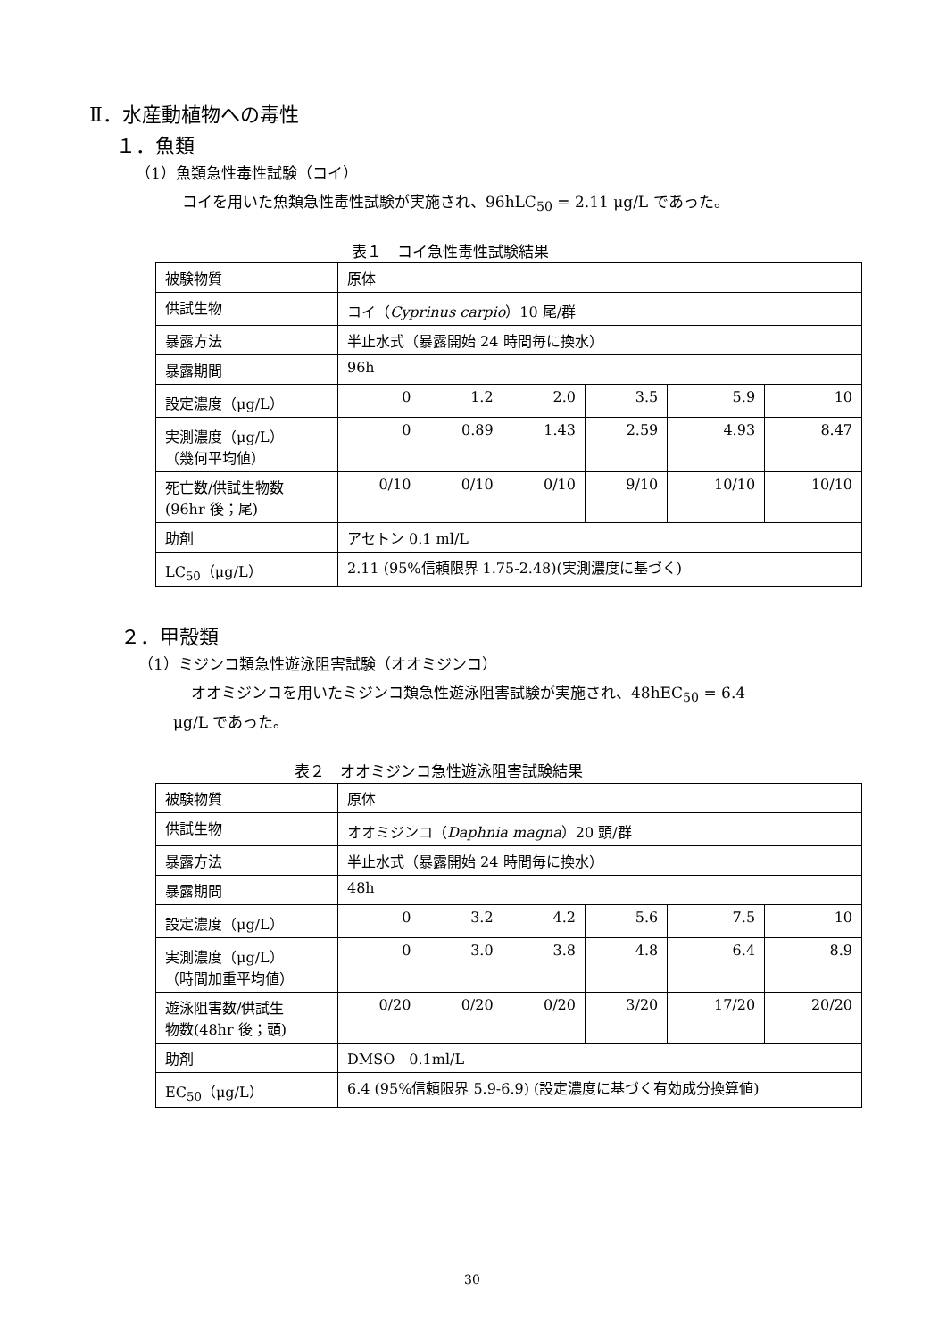Ⅱ．水産動植物への毒性
１．魚類
（1）魚類急性毒性試験（コイ）
コイを用いた魚類急性毒性試験が実施され、96hLC<sub>50</sub> = 2.11 μg/L であった。
表１　コイ急性毒性試験結果
| 被験物質 | 原体 | | | | | |
| 供試生物 | コイ（ Cyprinus carpio ）10 尾/群 | | | | | |
| 暴露方法 | 半止水式（暴露開始 24 時間毎に換水） | | | | | |
| 暴露期間 | 96h | | | | | |
| 設定濃度（μg/L） | 0 | 1.2 | 2.0 | 3.5 | 5.9 | 10 |
| 実測濃度（μg/L） （幾何平均値） | 0 | 0.89 | 1.43 | 2.59 | 4.93 | 8.47 |
| 死亡数/供試生物数 (96hr 後；尾) | 0/10 | 0/10 | 0/10 | 9/10 | 10/10 | 10/10 |
| 助剤 | アセトン 0.1 ml/L | | | | | |
| LC<sub>50</sub>（μg/L） | 2.11 (95%信頼限界 1.75-2.48)(実測濃度に基づく) | | | | | |
２．甲殻類
（1）ミジンコ類急性遊泳阻害試験（オオミジンコ）
オオミジンコを用いたミジンコ類急性遊泳阻害試験が実施され、48hEC<sub>50</sub> = 6.4
μg/L であった。
表２　オオミジンコ急性遊泳阻害試験結果
| 被験物質 | 原体 | | | | | |
| 供試生物 | オオミジンコ（ Daphnia magna ）20 頭/群 | | | | | |
| 暴露方法 | 半止水式（暴露開始 24 時間毎に換水） | | | | | |
| 暴露期間 | 48h | | | | | |
| 設定濃度（μg/L） | 0 | 3.2 | 4.2 | 5.6 | 7.5 | 10 |
| 実測濃度（μg/L） （時間加重平均値） | 0 | 3.0 | 3.8 | 4.8 | 6.4 | 8.9 |
| 遊泳阻害数/供試生 物数(48hr 後；頭) | 0/20 | 0/20 | 0/20 | 3/20 | 17/20 | 20/20 |
| 助剤 | DMSO 0.1ml/L | | | | | |
| EC<sub>50</sub>（μg/L） | 6.4 (95%信頼限界 5.9-6.9) (設定濃度に基づく有効成分換算値) | | | | | |
30